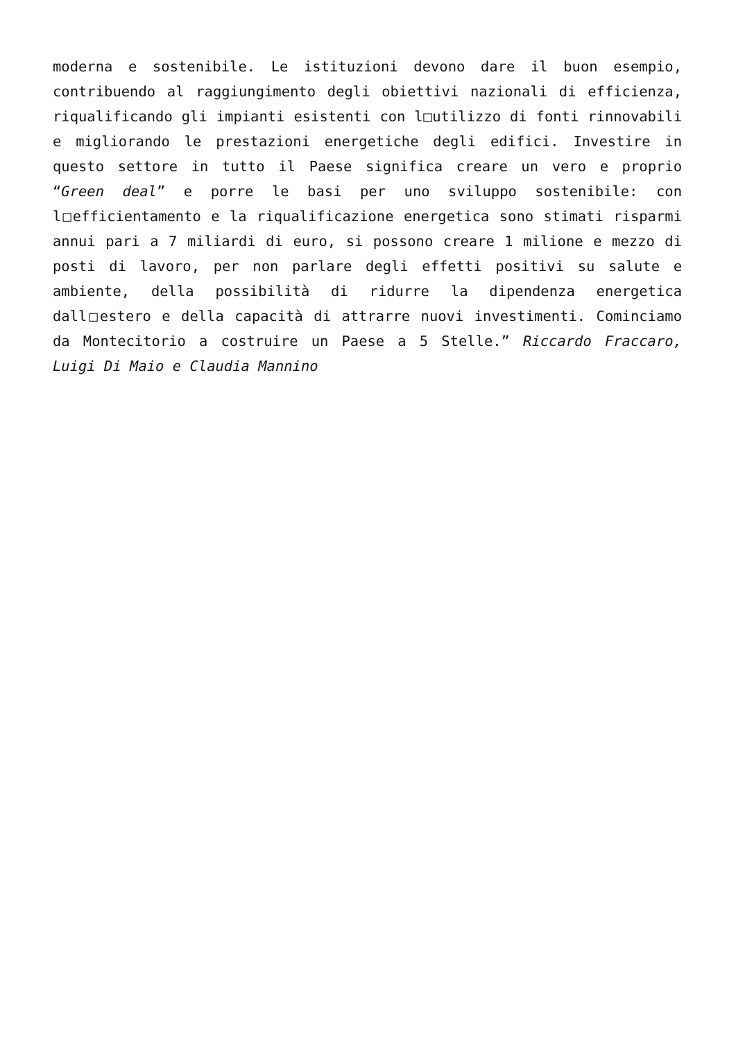moderna e sostenibile. Le istituzioni devono dare il buon esempio, contribuendo al raggiungimento degli obiettivi nazionali di efficienza, riqualificando gli impianti esistenti con l□utilizzo di fonti rinnovabili e migliorando le prestazioni energetiche degli edifici. Investire in questo settore in tutto il Paese significa creare un vero e proprio “Green deal” e porre le basi per uno sviluppo sostenibile: con l□efficientamento e la riqualificazione energetica sono stimati risparmi annui pari a 7 miliardi di euro, si possono creare 1 milione e mezzo di posti di lavoro, per non parlare degli effetti positivi su salute e ambiente, della possibilità di ridurre la dipendenza energetica dall□estero e della capacità di attrarre nuovi investimenti. Cominciamo da Montecitorio a costruire un Paese a 5 Stelle.” Riccardo Fraccaro, Luigi Di Maio e Claudia Mannino